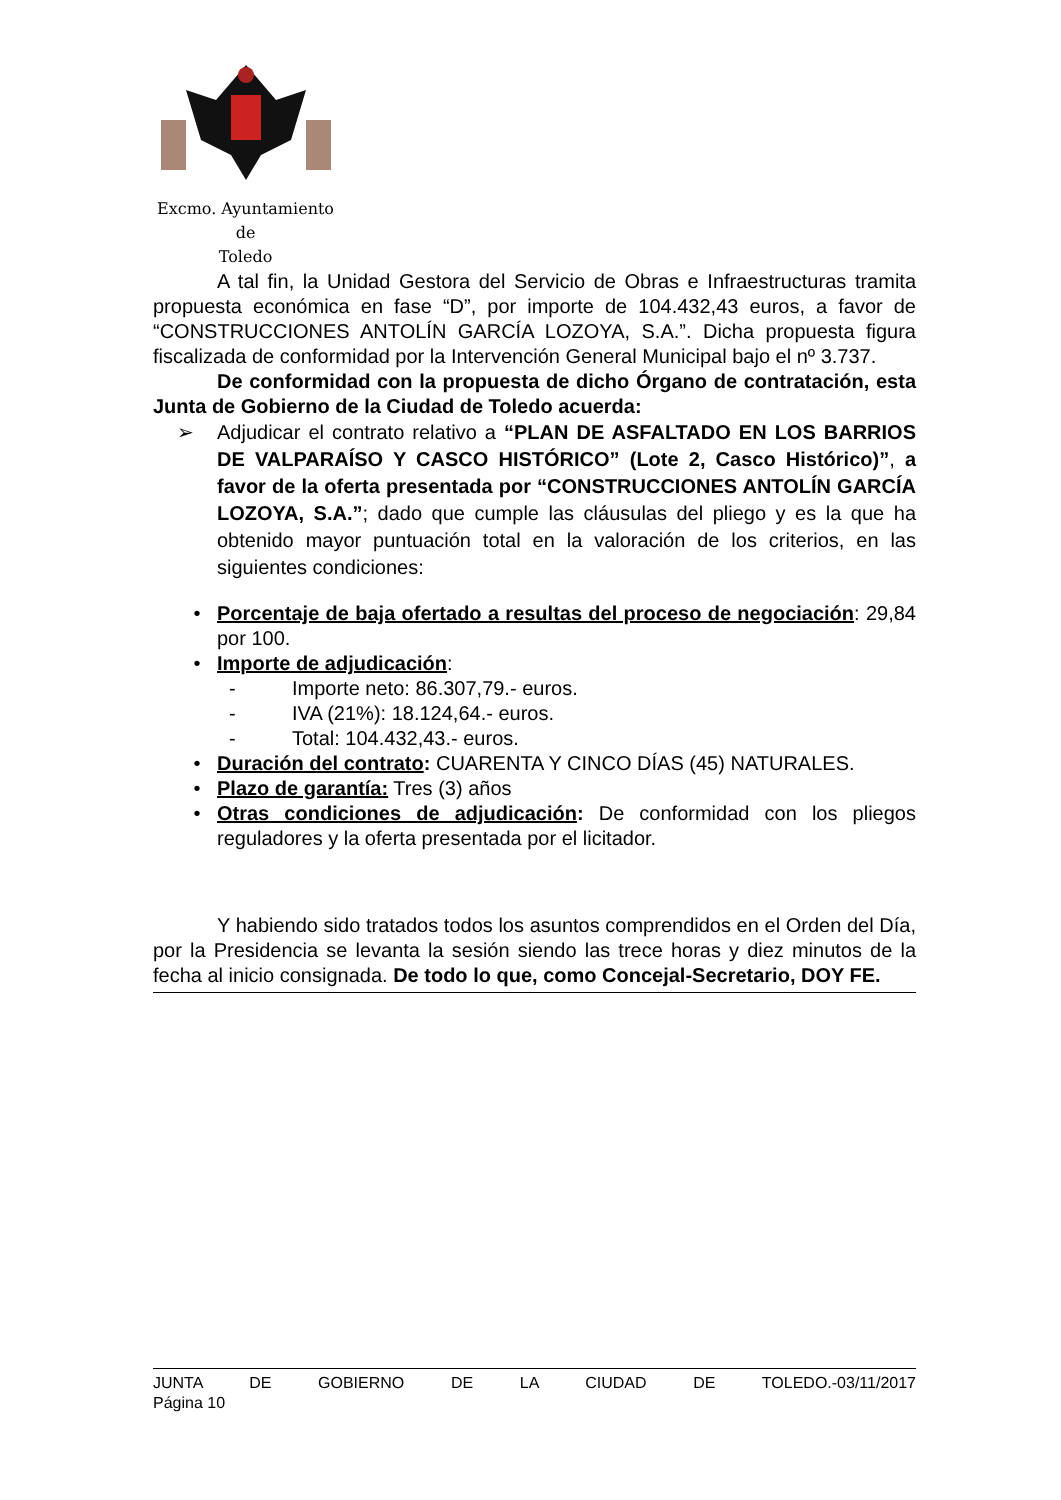Excmo. Ayuntamiento
de
Toledo
A tal fin, la Unidad Gestora del Servicio de Obras e Infraestructuras tramita propuesta económica en fase “D”, por importe de 104.432,43 euros, a favor de “CONSTRUCCIONES ANTOLÍN GARCÍA LOZOYA, S.A.”. Dicha propuesta figura fiscalizada de conformidad por la Intervención General Municipal bajo el nº 3.737.
De conformidad con la propuesta de dicho Órgano de contratación, esta Junta de Gobierno de la Ciudad de Toledo acuerda:
➢ Adjudicar el contrato relativo a “PLAN DE ASFALTADO EN LOS BARRIOS DE VALPARAÍSO Y CASCO HISTÓRICO” (Lote 2, Casco Histórico)”, a favor de la oferta presentada por “CONSTRUCCIONES ANTOLÍN GARCÍA LOZOYA, S.A.”; dado que cumple las cláusulas del pliego y es la que ha obtenido mayor puntuación total en la valoración de los criterios, en las siguientes condiciones:
• Porcentaje de baja ofertado a resultas del proceso de negociación: 29,84 por 100.
• Importe de adjudicación:
- Importe neto: 86.307,79.- euros.
- IVA (21%): 18.124,64.- euros.
- Total: 104.432,43.- euros.
• Duración del contrato: CUARENTA Y CINCO DÍAS (45) NATURALES.
• Plazo de garantía: Tres (3) años
• Otras condiciones de adjudicación: De conformidad con los pliegos reguladores y la oferta presentada por el licitador.
Y habiendo sido tratados todos los asuntos comprendidos en el Orden del Día, por la Presidencia se levanta la sesión siendo las trece horas y diez minutos de la fecha al inicio consignada. De todo lo que, como Concejal-Secretario, DOY FE.
JUNTA DE GOBIERNO DE LA CIUDAD DE TOLEDO.-03/11/2017
Página 10